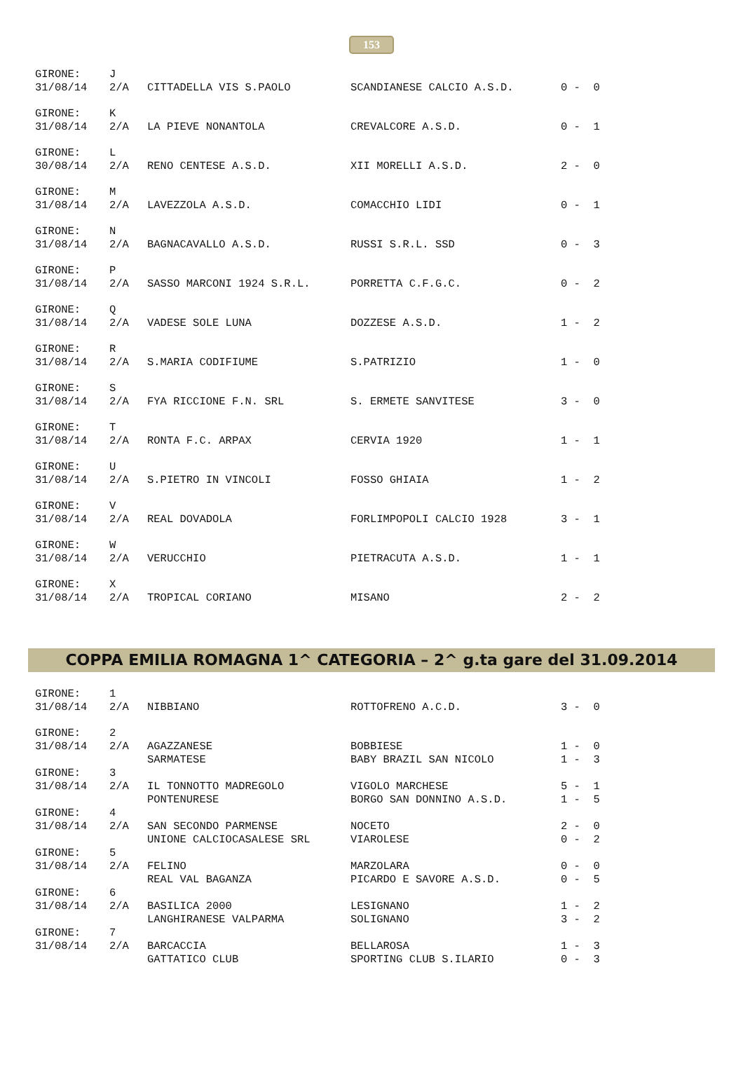153
| GIRONE: | J | | | |
| 31/08/14 | 2/A | CITTADELLA VIS S.PAOLO | SCANDIANESE CALCIO A.S.D. | 0 - 0 |
| GIRONE: | K | | | |
| 31/08/14 | 2/A | LA PIEVE NONANTOLA | CREVALCORE A.S.D. | 0 - 1 |
| GIRONE: | L | | | |
| 30/08/14 | 2/A | RENO CENTESE A.S.D. | XII MORELLI A.S.D. | 2 - 0 |
| GIRONE: | M | | | |
| 31/08/14 | 2/A | LAVEZZOLA A.S.D. | COMACCHIO LIDI | 0 - 1 |
| GIRONE: | N | | | |
| 31/08/14 | 2/A | BAGNACAVALLO A.S.D. | RUSSI S.R.L. SSD | 0 - 3 |
| GIRONE: | P | | | |
| 31/08/14 | 2/A | SASSO MARCONI 1924 S.R.L. | PORRETTA C.F.G.C. | 0 - 2 |
| GIRONE: | Q | | | |
| 31/08/14 | 2/A | VADESE SOLE LUNA | DOZZESE A.S.D. | 1 - 2 |
| GIRONE: | R | | | |
| 31/08/14 | 2/A | S.MARIA CODIFIUME | S.PATRIZIO | 1 - 0 |
| GIRONE: | S | | | |
| 31/08/14 | 2/A | FYA RICCIONE F.N. SRL | S. ERMETE SANVITESE | 3 - 0 |
| GIRONE: | T | | | |
| 31/08/14 | 2/A | RONTA F.C. ARPAX | CERVIA 1920 | 1 - 1 |
| GIRONE: | U | | | |
| 31/08/14 | 2/A | S.PIETRO IN VINCOLI | FOSSO GHIAIA | 1 - 2 |
| GIRONE: | V | | | |
| 31/08/14 | 2/A | REAL DOVADOLA | FORLIMPOPOLI CALCIO 1928 | 3 - 1 |
| GIRONE: | W | | | |
| 31/08/14 | 2/A | VERUCCHIO | PIETRACUTA A.S.D. | 1 - 1 |
| GIRONE: | X | | | |
| 31/08/14 | 2/A | TROPICAL CORIANO | MISANO | 2 - 2 |
COPPA EMILIA ROMAGNA 1^ CATEGORIA – 2^ g.ta gare del 31.09.2014
| GIRONE: | 1 | | | |
| 31/08/14 | 2/A | NIBBIANO | ROTTOFRENO A.C.D. | 3 - 0 |
| GIRONE: | 2 | | | |
| 31/08/14 | 2/A | AGAZZANESE | BOBBIESE | 1 - 0 |
| | | SARMATESE | BABY BRAZIL SAN NICOLO | 1 - 3 |
| GIRONE: | 3 | | | |
| 31/08/14 | 2/A | IL TONNOTTO MADREGOLO | VIGOLO MARCHESE | 5 - 1 |
| | | PONTENURESE | BORGO SAN DONNINO A.S.D. | 1 - 5 |
| GIRONE: | 4 | | | |
| 31/08/14 | 2/A | SAN SECONDO PARMENSE | NOCETO | 2 - 0 |
| | | UNIONE CALCIOCASALESE SRL | VIAROLESE | 0 - 2 |
| GIRONE: | 5 | | | |
| 31/08/14 | 2/A | FELINO | MARZOLARA | 0 - 0 |
| | | REAL VAL BAGANZA | PICARDO E SAVORE A.S.D. | 0 - 5 |
| GIRONE: | 6 | | | |
| 31/08/14 | 2/A | BASILICA 2000 | LESIGNANO | 1 - 2 |
| | | LANGHIRANESE VALPARMA | SOLIGNANO | 3 - 2 |
| GIRONE: | 7 | | | |
| 31/08/14 | 2/A | BARCACCIA | BELLAROSA | 1 - 3 |
| | | GATTATICO CLUB | SPORTING CLUB S.ILARIO | 0 - 3 |